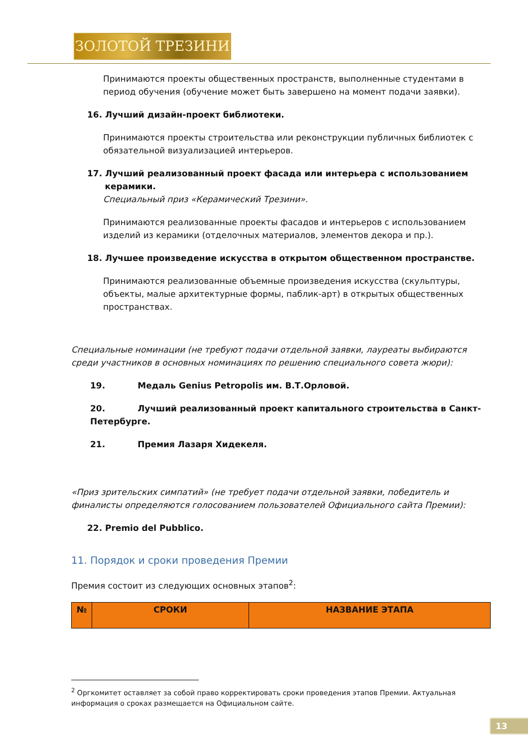ЗОЛОТОЙ ТРЕЗИНИ
Принимаются проекты общественных пространств, выполненные студентами в период обучения (обучение может быть завершено на момент подачи заявки).
16. Лучший дизайн-проект библиотеки.
Принимаются проекты строительства или реконструкции публичных библиотек с обязательной визуализацией интерьеров.
17. Лучший реализованный проект фасада или интерьера с использованием
керамики.
Специальный приз «Керамический Трезини».
Принимаются реализованные проекты фасадов и интерьеров с использованием изделий из керамики (отделочных материалов, элементов декора и пр.).
18. Лучшее произведение искусства в открытом общественном пространстве.
Принимаются реализованные объемные произведения искусства (скульптуры, объекты, малые архитектурные формы, паблик-арт) в открытых общественных пространствах.
Специальные номинации (не требуют подачи отдельной заявки, лауреаты выбираются среди участников в основных номинациях по решению специального совета жюри):
19. Медаль Genius Petropolis им. В.Т.Орловой.
20. Лучший реализованный проект капитального строительства в Санкт-Петербурге.
21. Премия Лазаря Хидекеля.
«Приз зрительских симпатий» (не требует подачи отдельной заявки, победитель и финалисты определяются голосованием пользователей Официального сайта Премии):
22. Premio del Pubblico.
11. Порядок и сроки проведения Премии
Премия состоит из следующих основных этапов<sup>2</sup>:
| № | СРОКИ | НАЗВАНИЕ ЭТАПА |
| --- | --- | --- |
<sup>2</sup> Оргкомитет оставляет за собой право корректировать сроки проведения этапов Премии. Актуальная информация о сроках размещается на Официальном сайте.
13